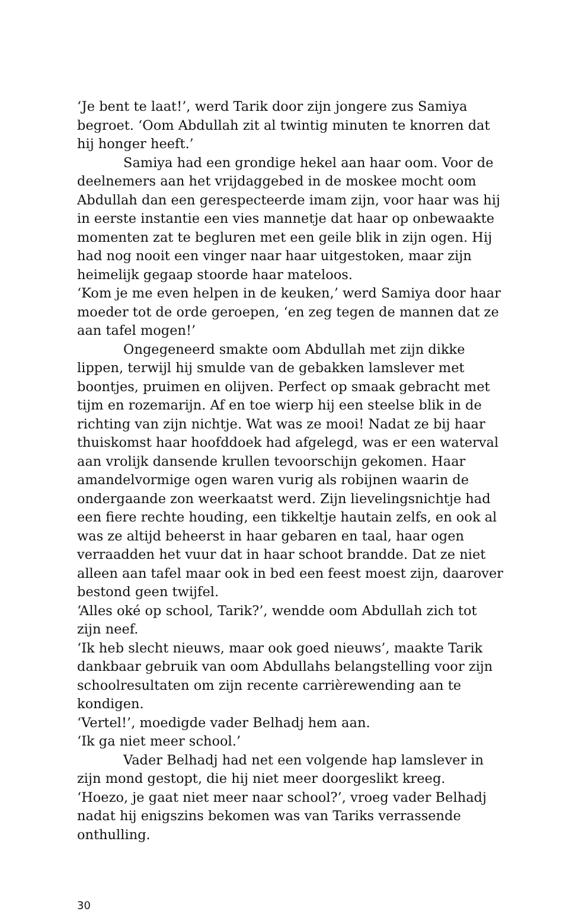‘Je bent te laat!’, werd Tarik door zijn jongere zus Samiya begroet. ‘Oom Abdullah zit al twintig minuten te knorren dat hij honger heeft.’
Samiya had een grondige hekel aan haar oom. Voor de deelnemers aan het vrijdaggebed in de moskee mocht oom Abdullah dan een gerespecteerde imam zijn, voor haar was hij in eerste instantie een vies mannetje dat haar op onbewaakte momenten zat te begluren met een geile blik in zijn ogen. Hij had nog nooit een vinger naar haar uitgestoken, maar zijn heimelijk gegaap stoorde haar mateloos.
‘Kom je me even helpen in de keuken,’ werd Samiya door haar moeder tot de orde geroepen, ‘en zeg tegen de mannen dat ze aan tafel mogen!’
Ongegeneerd smakte oom Abdullah met zijn dikke lippen, terwijl hij smulde van de gebakken lamslever met boontjes, pruimen en olijven. Perfect op smaak gebracht met tijm en rozemarijn. Af en toe wierp hij een steelse blik in de richting van zijn nichtje. Wat was ze mooi! Nadat ze bij haar thuiskomst haar hoofddoek had afgelegd, was er een waterval aan vrolijk dansende krullen tevoorschijn gekomen. Haar amandelvormige ogen waren vurig als robijnen waarin de ondergaande zon weerkaatst werd. Zijn lievelingsnichtje had een fiere rechte houding, een tikkeltje hautain zelfs, en ook al was ze altijd beheerst in haar gebaren en taal, haar ogen verraadden het vuur dat in haar schoot brandde. Dat ze niet alleen aan tafel maar ook in bed een feest moest zijn, daarover bestond geen twijfel.
‘Alles oké op school, Tarik?’, wendde oom Abdullah zich tot zijn neef.
‘Ik heb slecht nieuws, maar ook goed nieuws’, maakte Tarik dankbaar gebruik van oom Abdullahs belangstelling voor zijn schoolresultaten om zijn recente carrièrewending aan te kondigen.
‘Vertel!’, moedigde vader Belhadj hem aan.
‘Ik ga niet meer school.’
Vader Belhadj had net een volgende hap lamslever in zijn mond gestopt, die hij niet meer doorgeslikt kreeg.
‘Hoezo, je gaat niet meer naar school?’, vroeg vader Belhadj nadat hij enigszins bekomen was van Tariks verrassende onthulling.
30